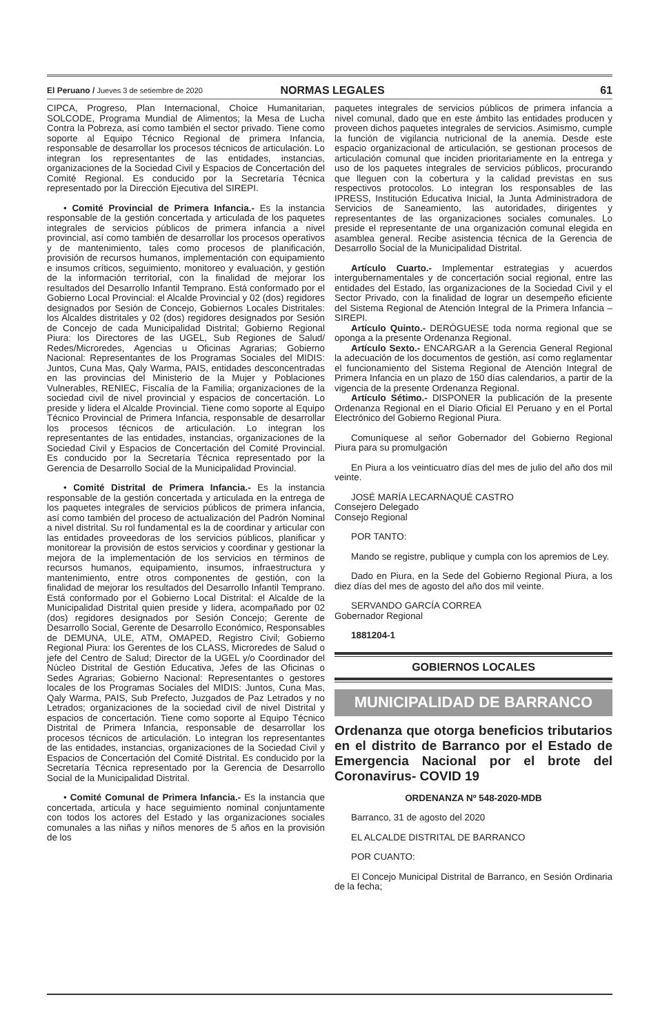El Peruano / Jueves 3 de setiembre de 2020 NORMAS LEGALES 61
CIPCA, Progreso, Plan Internacional, Choice Humanitarian, SOLCODE, Programa Mundial de Alimentos; la Mesa de Lucha Contra la Pobreza, así como también el sector privado. Tiene como soporte al Equipo Técnico Regional de primera Infancia, responsable de desarrollar los procesos técnicos de articulación. Lo integran los representantes de las entidades, instancias, organizaciones de la Sociedad Civil y Espacios de Concertación del Comité Regional. Es conducido por la Secretaría Técnica representado por la Dirección Ejecutiva del SIREPI.
• Comité Provincial de Primera Infancia.- Es la instancia responsable de la gestión concertada y articulada de los paquetes integrales de servicios públicos de primera infancia a nivel provincial, así como también de desarrollar los procesos operativos y de mantenimiento, tales como procesos de planificación, provisión de recursos humanos, implementación con equipamiento e insumos críticos, seguimiento, monitoreo y evaluación, y gestión de la información territorial, con la finalidad de mejorar los resultados del Desarrollo Infantil Temprano. Está conformado por el Gobierno Local Provincial: el Alcalde Provincial y 02 (dos) regidores designados por Sesión de Concejo, Gobiernos Locales Distritales: los Alcaldes distritales y 02 (dos) regidores designados por Sesión de Concejo de cada Municipalidad Distrital; Gobierno Regional Piura: los Directores de las UGEL, Sub Regiones de Salud/ Redes/Microredes, Agencias u Oficinas Agrarias; Gobierno Nacional: Representantes de los Programas Sociales del MIDIS: Juntos, Cuna Mas, Qaly Warma, PAIS, entidades desconcentradas en las provincias del Ministerio de la Mujer y Poblaciones Vulnerables, RENIEC, Fiscalía de la Familia; organizaciones de la sociedad civil de nivel provincial y espacios de concertación. Lo preside y lidera el Alcalde Provincial. Tiene como soporte al Equipo Técnico Provincial de Primera Infancia, responsable de desarrollar los procesos técnicos de articulación. Lo integran los representantes de las entidades, instancias, organizaciones de la Sociedad Civil y Espacios de Concertación del Comité Provincial. Es conducido por la Secretaría Técnica representado por la Gerencia de Desarrollo Social de la Municipalidad Provincial.
• Comité Distrital de Primera Infancia.- Es la instancia responsable de la gestión concertada y articulada en la entrega de los paquetes integrales de servicios públicos de primera infancia, así como también del proceso de actualización del Padrón Nominal a nivel distrital. Su rol fundamental es la de coordinar y articular con las entidades proveedoras de los servicios públicos, planificar y monitorear la provisión de estos servicios y coordinar y gestionar la mejora de la implementación de los servicios en términos de recursos humanos, equipamiento, insumos, infraestructura y mantenimiento, entre otros componentes de gestión, con la finalidad de mejorar los resultados del Desarrollo Infantil Temprano. Está conformado por el Gobierno Local Distrital: el Alcalde de la Municipalidad Distrital quien preside y lidera, acompañado por 02 (dos) regidores designados por Sesión Concejo; Gerente de Desarrollo Social, Gerente de Desarrollo Económico, Responsables de DEMUNA, ULE, ATM, OMAPED, Registro Civil; Gobierno Regional Piura: los Gerentes de los CLASS, Microredes de Salud o jefe del Centro de Salud; Director de la UGEL y/o Coordinador del Núcleo Distrital de Gestión Educativa, Jefes de las Oficinas o Sedes Agrarias; Gobierno Nacional: Representantes o gestores locales de los Programas Sociales del MIDIS: Juntos, Cuna Mas, Qaly Warma, PAIS, Sub Prefecto, Juzgados de Paz Letrados y no Letrados; organizaciones de la sociedad civil de nivel Distrital y espacios de concertación. Tiene como soporte al Equipo Técnico Distrital de Primera Infancia, responsable de desarrollar los procesos técnicos de articulación. Lo integran los representantes de las entidades, instancias, organizaciones de la Sociedad Civil y Espacios de Concertación del Comité Distrital. Es conducido por la Secretaría Técnica representado por la Gerencia de Desarrollo Social de la Municipalidad Distrital.
• Comité Comunal de Primera Infancia.- Es la instancia que concertada, articula y hace seguimiento nominal conjuntamente con todos los actores del Estado y las organizaciones sociales comunales a las niñas y niños menores de 5 años en la provisión de los
paquetes integrales de servicios públicos de primera infancia a nivel comunal, dado que en este ámbito las entidades producen y proveen dichos paquetes integrales de servicios. Asimismo, cumple la función de vigilancia nutricional de la anemia. Desde este espacio organizacional de articulación, se gestionan procesos de articulación comunal que inciden prioritariamente en la entrega y uso de los paquetes integrales de servicios públicos, procurando que lleguen con la cobertura y la calidad previstas en sus respectivos protocolos. Lo integran los responsables de las IPRESS, Institución Educativa Inicial, la Junta Administradora de Servicios de Saneamiento, las autoridades, dirigentes y representantes de las organizaciones sociales comunales. Lo preside el representante de una organización comunal elegida en asamblea general. Recibe asistencia técnica de la Gerencia de Desarrollo Social de la Municipalidad Distrital.
Artículo Cuarto.- Implementar estrategias y acuerdos intergubernamentales y de concertación social regional, entre las entidades del Estado, las organizaciones de la Sociedad Civil y el Sector Privado, con la finalidad de lograr un desempeño eficiente del Sistema Regional de Atención Integral de la Primera Infancia – SIREPI.
Artículo Quinto.- DERÓGUESE toda norma regional que se oponga a la presente Ordenanza Regional.
Artículo Sexto.- ENCARGAR a la Gerencia General Regional la adecuación de los documentos de gestión, así como reglamentar el funcionamiento del Sistema Regional de Atención Integral de Primera Infancia en un plazo de 150 días calendarios, a partir de la vigencia de la presente Ordenanza Regional.
Artículo Sétimo.- DISPONER la publicación de la presente Ordenanza Regional en el Diario Oficial El Peruano y en el Portal Electrónico del Gobierno Regional Piura.
Comuníquese al señor Gobernador del Gobierno Regional Piura para su promulgación
En Piura a los veinticuatro días del mes de julio del año dos mil veinte.
JOSÉ MARÍA LECARNAQUÉ CASTRO
Consejero Delegado
Consejo Regional
POR TANTO:
Mando se registre, publique y cumpla con los apremios de Ley.
Dado en Piura, en la Sede del Gobierno Regional Piura, a los diez días del mes de agosto del año dos mil veinte.
SERVANDO GARCÍA CORREA
Gobernador Regional
1881204-1
GOBIERNOS LOCALES
MUNICIPALIDAD DE BARRANCO
Ordenanza que otorga beneficios tributarios en el distrito de Barranco por el Estado de Emergencia Nacional por el brote del Coronavirus- COVID 19
ORDENANZA Nº 548-2020-MDB
Barranco, 31 de agosto del 2020
EL ALCALDE DISTRITAL DE BARRANCO
POR CUANTO:
El Concejo Municipal Distrital de Barranco, en Sesión Ordinaria de la fecha;